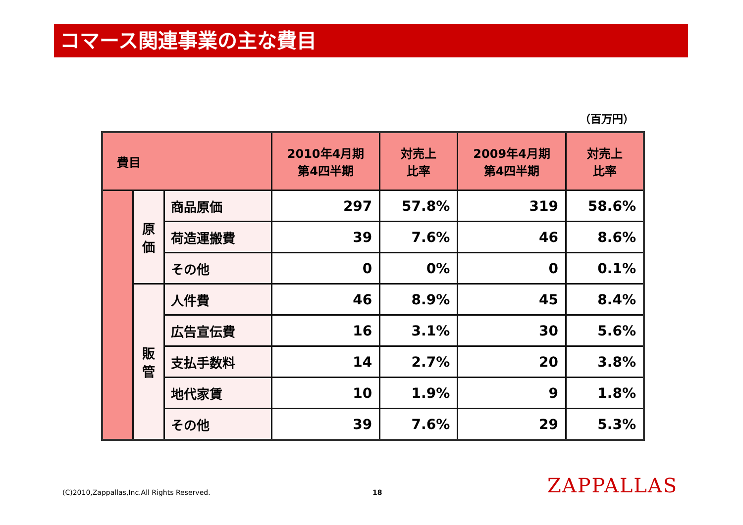コマース関連事業の主な費目
（百万円）
| 費目 | | | 2010年4月期 第4四半期 | 対売上 比率 | 2009年4月期 第4四半期 | 対売上 比率 |
| --- | --- | --- | --- | --- | --- | --- |
| | 原 価 | 商品原価 | 297 | 57.8% | 319 | 58.6% |
| | | 荷造運搬費 | 39 | 7.6% | 46 | 8.6% |
| | | その他 | 0 | 0% | 0 | 0.1% |
| | 販 管 | 人件費 | 46 | 8.9% | 45 | 8.4% |
| | | 広告宣伝費 | 16 | 3.1% | 30 | 5.6% |
| | | 支払手数料 | 14 | 2.7% | 20 | 3.8% |
| | | 地代家賃 | 10 | 1.9% | 9 | 1.8% |
| | | その他 | 39 | 7.6% | 29 | 5.3% |
(C)2010,Zappallas,Inc.All Rights Reserved.
18 ZAPPALLAS